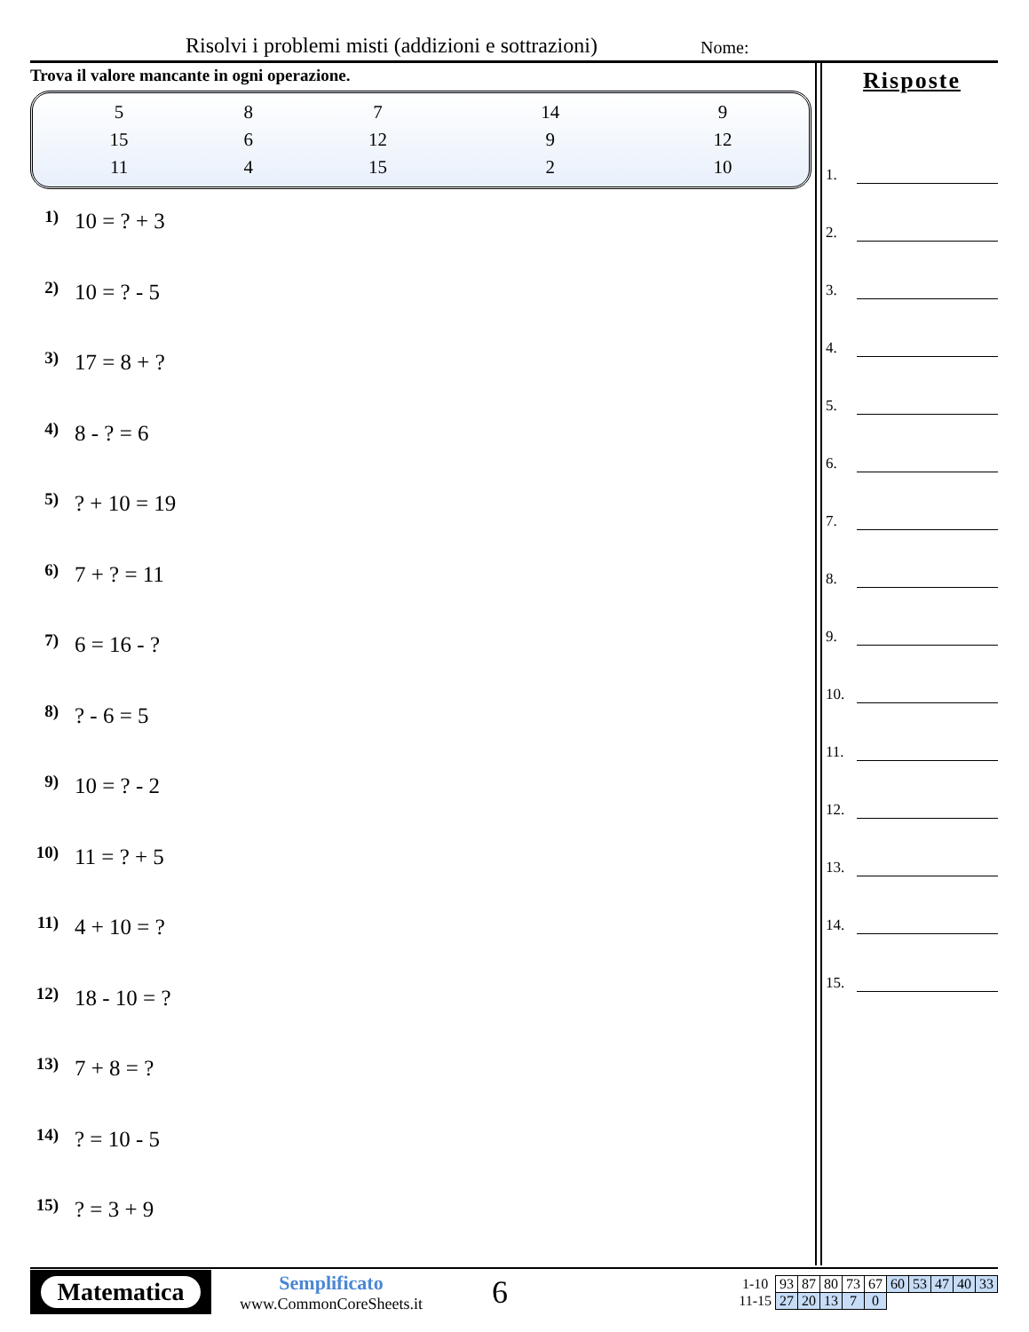Risolvi i problemi misti (addizioni e sottrazioni) Nome:
Trova il valore mancante in ogni operazione.
| 5 | 8 | 7 | 14 | 9 |
| 15 | 6 | 12 | 9 | 12 |
| 11 | 4 | 15 | 2 | 10 |
1) 10 = ? + 3
2) 10 = ? - 5
3) 17 = 8 + ?
4) 8 - ? = 6
5)? + 10 = 19
6) 7 + ? = 11
7) 6 = 16 - ?
8)? - 6 = 5
9) 10 = ? - 2
10) 11 = ? + 5
11) 4 + 10 = ?
12) 18 - 10 = ?
13) 7 + 8 = ?
14)? = 10 - 5
15)? = 3 + 9
Risposte
1.
2.
3.
4.
5.
6.
7.
8.
9.
10.
11.
12.
13.
14.
15.
Matematica
Semplificato
www.CommonCoreSheets.it
6
| 1-10 | 93 | 87 | 80 | 73 | 67 | 60 | 53 | 47 | 40 | 33 |
| 11-15 | 27 | 20 | 13 | 7 | 0 | | | | | |